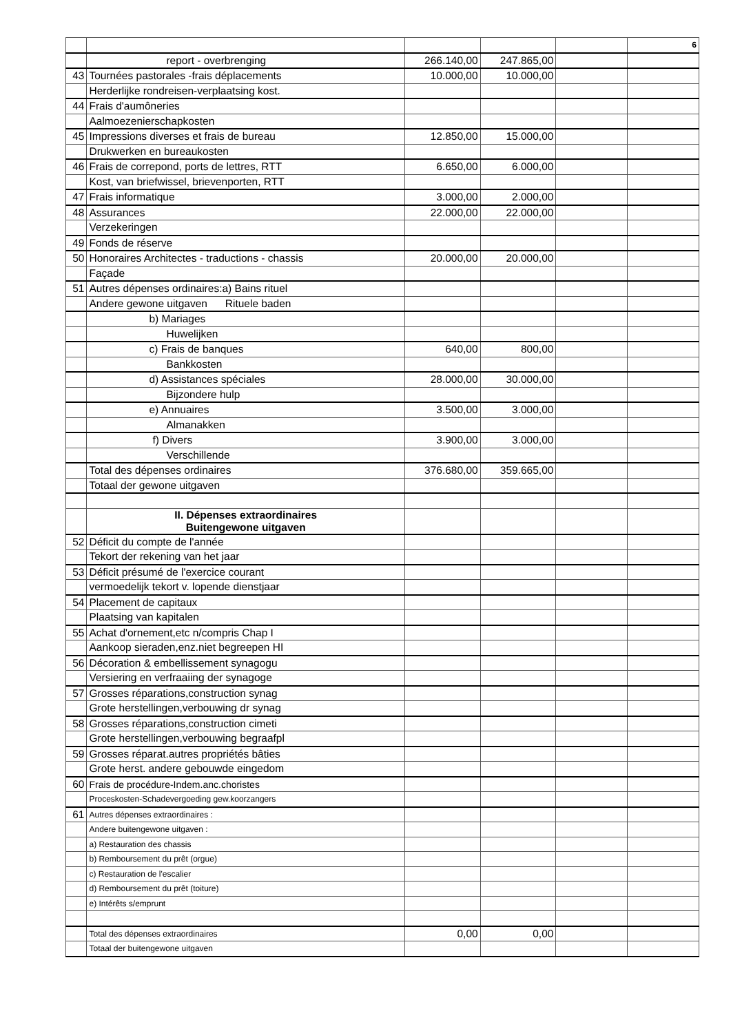| | | | | | 6 |
| | report - overbrenging | 266.140,00 | 247.865,00 | | |
| 43 | Tournées pastorales -frais déplacements | 10.000,00 | 10.000,00 | | |
| | Herderlijke rondreisen-verplaatsing kost. | | | | |
| 44 | Frais d'aumôneries | | | | |
| | Aalmoezenierschapkosten | | | | |
| 45 | Impressions diverses et frais de bureau | 12.850,00 | 15.000,00 | | |
| | Drukwerken en bureaukosten | | | | |
| 46 | Frais de correpond, ports de lettres, RTT | 6.650,00 | 6.000,00 | | |
| | Kost, van briefwissel, brievenporten, RTT | | | | |
| 47 | Frais informatique | 3.000,00 | 2.000,00 | | |
| 48 | Assurances | 22.000,00 | 22.000,00 | | |
| | Verzekeringen | | | | |
| 49 | Fonds de réserve | | | | |
| 50 | Honoraires Architectes - traductions - chassis | 20.000,00 | 20.000,00 | | |
| | Façade | | | | |
| 51 | Autres dépenses ordinaires:a) Bains rituel | | | | |
| | Andere gewone uitgaven Rituele baden | | | | |
| | b) Mariages | | | | |
| | Huwelijken | | | | |
| | c) Frais de banques | 640,00 | 800,00 | | |
| | Bankkosten | | | | |
| | d) Assistances spéciales | 28.000,00 | 30.000,00 | | |
| | Bijzondere hulp | | | | |
| | e) Annuaires | 3.500,00 | 3.000,00 | | |
| | Almanakken | | | | |
| | f) Divers | 3.900,00 | 3.000,00 | | |
| | Verschillende | | | | |
| | Total des dépenses ordinaires | 376.680,00 | 359.665,00 | | |
| | Totaal der gewone uitgaven | | | | |
| | II. Dépenses extraordinaires Buitengewone uitgaven | | | | |
| 52 | Déficit du compte de l'année | | | | |
| | Tekort der rekening van het jaar | | | | |
| 53 | Déficit présumé de l'exercice courant | | | | |
| | vermoedelijk tekort v. lopende dienstjaar | | | | |
| 54 | Placement de capitaux | | | | |
| | Plaatsing van kapitalen | | | | |
| 55 | Achat d'ornement,etc n/compris Chap I | | | | |
| | Aankoop sieraden,enz.niet begreepen HI | | | | |
| 56 | Décoration & embellissement synagogu | | | | |
| | Versiering en verfraaiing der synagoge | | | | |
| 57 | Grosses réparations,construction synag | | | | |
| | Grote herstellingen,verbouwing dr synag | | | | |
| 58 | Grosses réparations,construction cimeti | | | | |
| | Grote herstellingen,verbouwing begraafpl | | | | |
| 59 | Grosses réparat.autres propriétés bâties | | | | |
| | Grote herst. andere gebouwde eingedom | | | | |
| 60 | Frais de procédure-Indem.anc.choristes | | | | |
| | Proceskosten-Schadevergoeding gew.koorzangers | | | | |
| 61 | Autres dépenses extraordinaires : | | | | |
| | Andere buitengewone uitgaven : | | | | |
| | a) Restauration des chassis | | | | |
| | b) Remboursement du prêt (orgue) | | | | |
| | c) Restauration de l'escalier | | | | |
| | d) Remboursement du prêt (toiture) | | | | |
| | e) Intérêts s/emprunt | | | | |
| | Total des dépenses extraordinaires | 0,00 | 0,00 | | |
| | Totaal der buitengewone uitgaven | | | | |